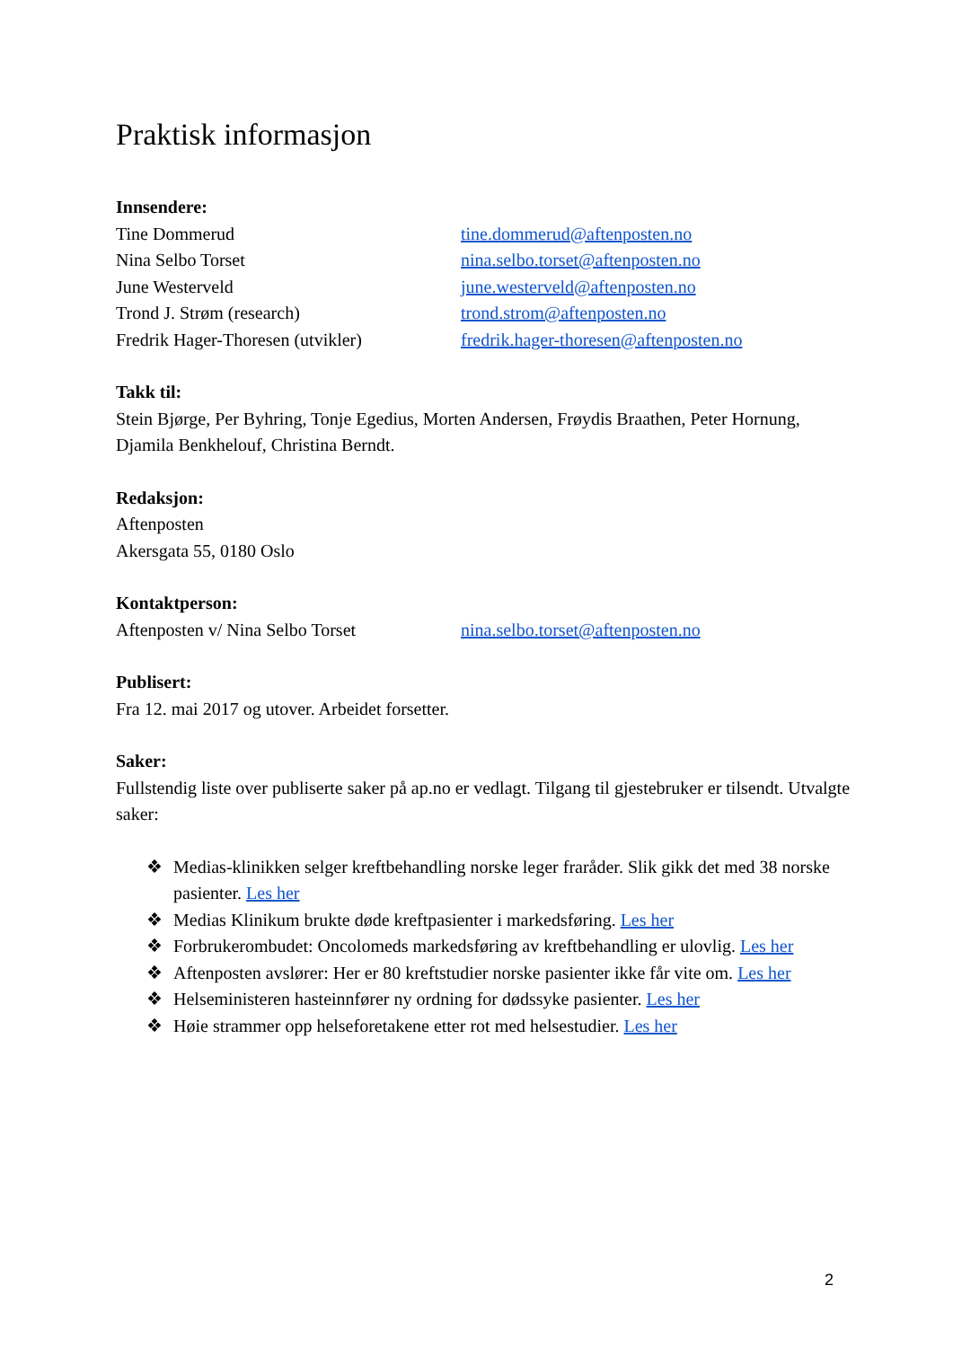Praktisk informasjon
Innsendere:
Tine Dommerud tine.dommerud@aftenposten.no
Nina Selbo Torset nina.selbo.torset@aftenposten.no
June Westerveld june.westerveld@aftenposten.no
Trond J. Strøm (research) trond.strom@aftenposten.no
Fredrik Hager-Thoresen (utvikler) fredrik.hager-thoresen@aftenposten.no
Takk til:
Stein Bjørge, Per Byhring, Tonje Egedius, Morten Andersen, Frøydis Braathen, Peter Hornung, Djamila Benkhelouf, Christina Berndt.
Redaksjon:
Aftenposten
Akersgata 55, 0180 Oslo
Kontaktperson:
Aftenposten v/ Nina Selbo Torset nina.selbo.torset@aftenposten.no
Publisert:
Fra 12. mai 2017 og utover. Arbeidet forsetter.
Saker:
Fullstendig liste over publiserte saker på ap.no er vedlagt. Tilgang til gjestebruker er tilsendt. Utvalgte saker:
❖ Medias-klinikken selger kreftbehandling norske leger fraråder. Slik gikk det med 38 norske pasienter. Les her
❖ Medias Klinikum brukte døde kreftpasienter i markedsføring. Les her
❖ Forbrukerombudet: Oncolomeds markedsføring av kreftbehandling er ulovlig. Les her
❖ Aftenposten avslører: Her er 80 kreftstudier norske pasienter ikke får vite om. Les her
❖ Helseministeren hasteinnfører ny ordning for dødssyke pasienter. Les her
❖ Høie strammer opp helseforetakene etter rot med helsestudier. Les her
2